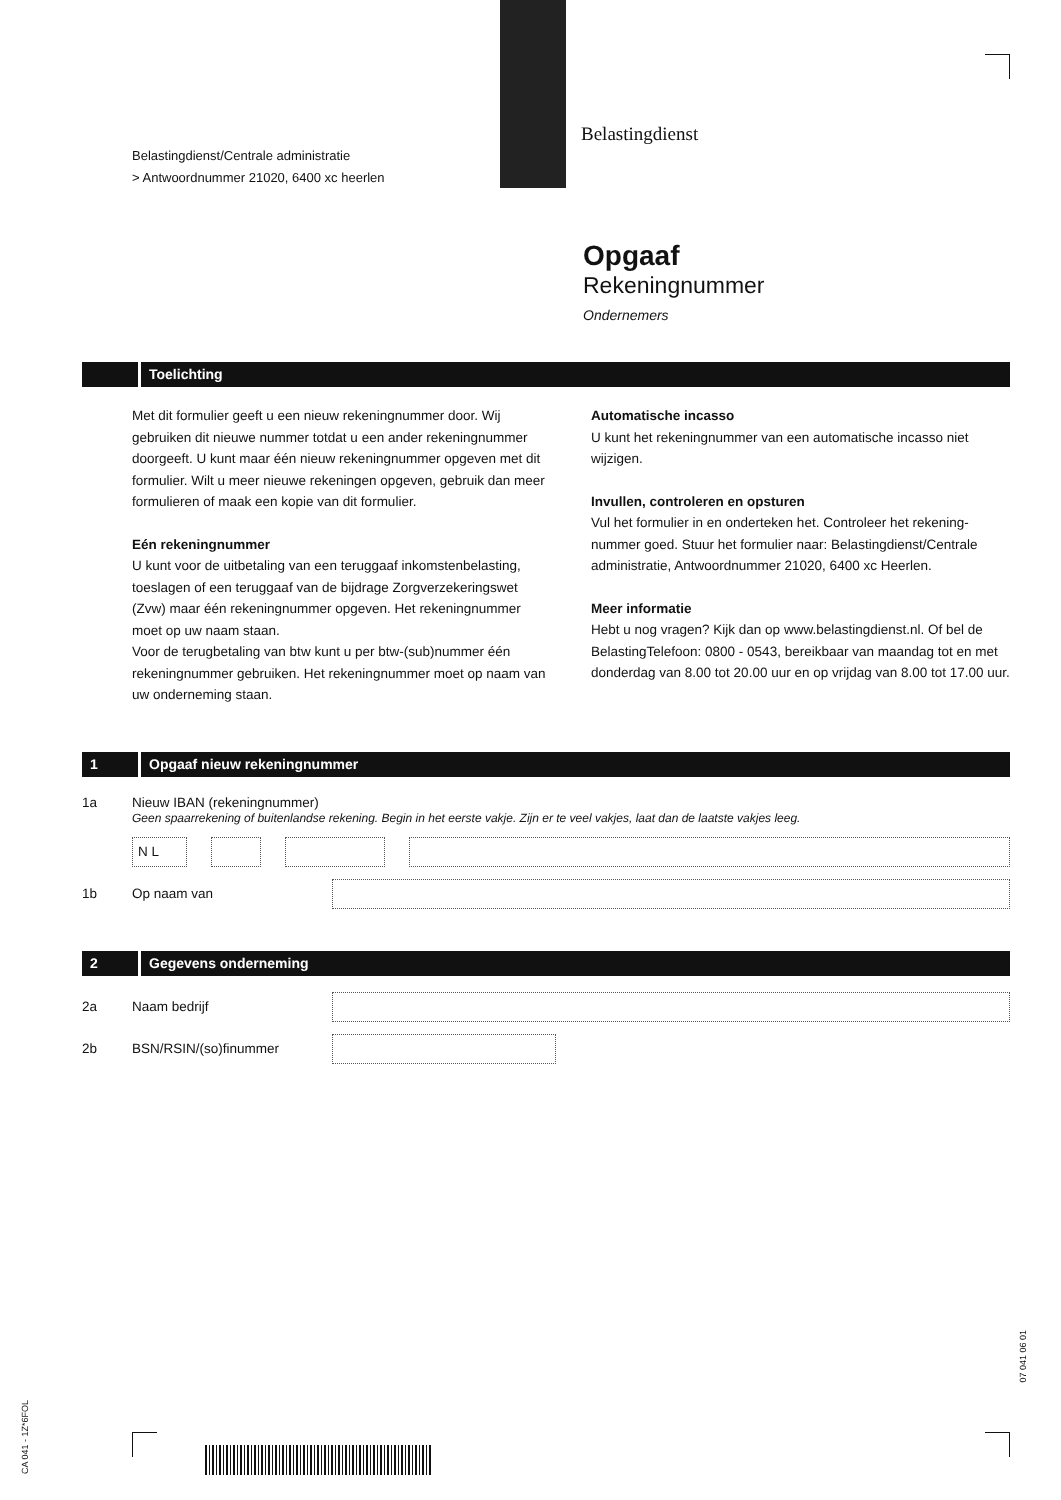Belastingdienst/Centrale administratie
> Antwoordnummer 21020, 6400 xc heerlen
Belastingdienst
Opgaaf
Rekeningnummer
Ondernemers
Toelichting
Met dit formulier geeft u een nieuw rekeningnummer door. Wij gebruiken dit nieuwe nummer totdat u een ander rekeningnummer doorgeeft. U kunt maar één nieuw rekeningnummer opgeven met dit formulier. Wilt u meer nieuwe rekeningen opgeven, gebruik dan meer formulieren of maak een kopie van dit formulier.
Eén rekeningnummer
U kunt voor de uitbetaling van een teruggaaf inkomstenbelasting, toeslagen of een teruggaaf van de bijdrage Zorgverzekeringswet (Zvw) maar één rekeningnummer opgeven. Het rekeningnummer moet op uw naam staan.
Voor de terugbetaling van btw kunt u per btw-(sub)nummer één rekeningnummer gebruiken. Het rekeningnummer moet op naam van uw onderneming staan.
Automatische incasso
U kunt het rekeningnummer van een automatische incasso niet wijzigen.
Invullen, controleren en opsturen
Vul het formulier in en onderteken het. Controleer het rekening-nummer goed. Stuur het formulier naar: Belastingdienst/Centrale administratie, Antwoordnummer 21020, 6400 xc Heerlen.
Meer informatie
Hebt u nog vragen? Kijk dan op www.belastingdienst.nl. Of bel de BelastingTelefoon: 0800 - 0543, bereikbaar van maandag tot en met donderdag van 8.00 tot 20.00 uur en op vrijdag van 8.00 tot 17.00 uur.
1 Opgaaf nieuw rekeningnummer
1a Nieuw IBAN (rekeningnummer)
Geen spaarrekening of buitenlandse rekening. Begin in het eerste vakje. Zijn er te veel vakjes, laat dan de laatste vakjes leeg.
N L
1b Op naam van
2 Gegevens onderneming
2a Naam bedrijf
2b BSN/RSIN/(so)finummer
CA 041 - 1Z*6FOL
07 041 06 01